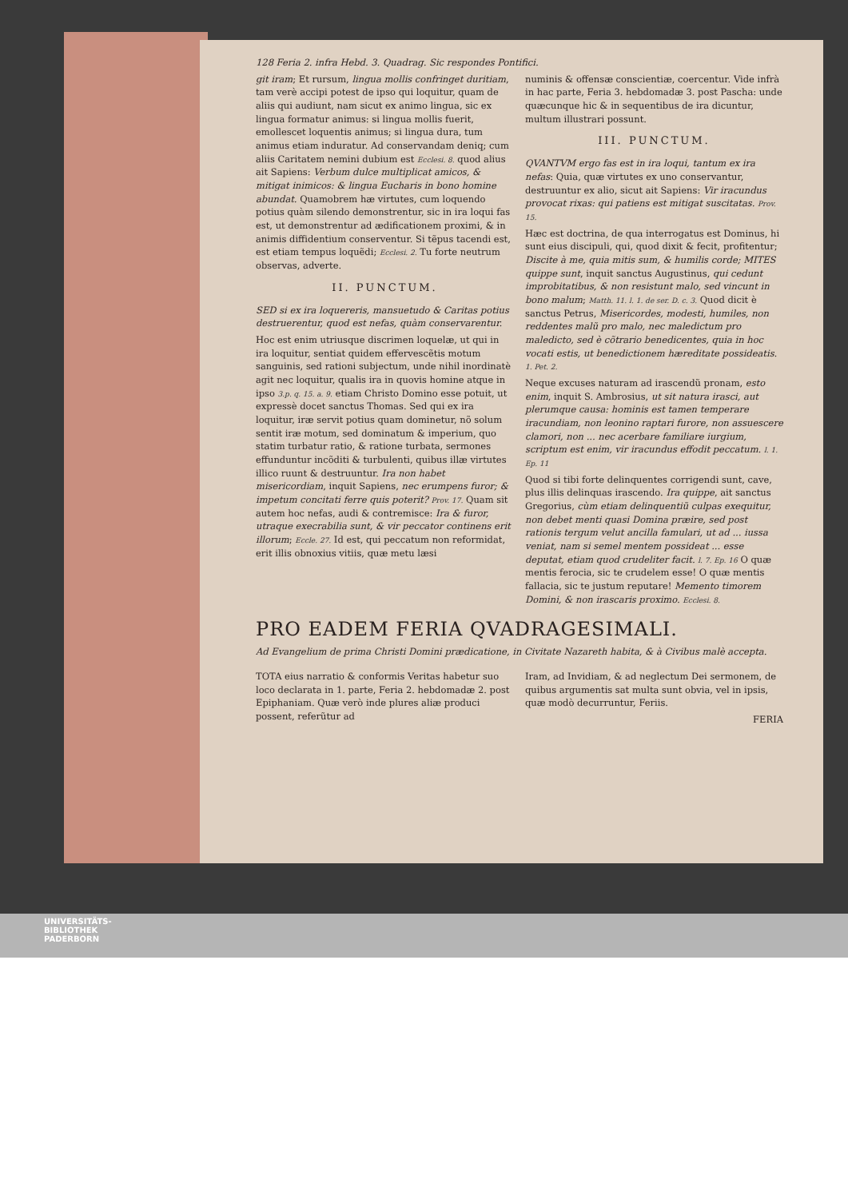128 Feria 2. infra Hebd. 3. Quadrag. Sic respondes Pontifici.
git iram; Et rursum, lingua mollis confringet duritiam, tam verè accipi potest de ipso qui loquitur, quam de aliis qui audiunt, nam sicut ex animo lingua, sic ex lingua formatur animus: si lingua mollis fuerit, emollescet loquentis animus; si lingua dura, tum animus etiam induratur. Ad conservandam deniq; cum aliis Caritatem nemini dubium est Ecclesi. 8. quod alius ait Sapiens: Verbum dulce multiplicat amicos, & mitigat inimicos: & lingua Eucharis in bono homine abundat. Quamobrem hæ virtutes, cum loquendo potius quàm silendo demonstrentur, sic in ira loqui fas est, ut demonstrentur ad ædificationem proximi, & in animis diffidentium conserventur. Si tẽpus tacendi est, est etiam tempus loquẽdi; Ecclesi. 2. Tu forte neutrum observas, adverte.
II. PUNCTUM.
SED si ex ira loquereris, mansuetudo & Caritas potius destruerentur, quod est nefas, quàm conservarentur.
Hoc est enim utriusque discrimen loquelæ, ut qui in ira loquitur, sentiat quidem effervescẽtis motum sanguinis, sed rationi subjectum, unde nihil inordinatè agit nec loquitur, qualis ira in quovis homine atque in ipso 3.p. q. 15. a. 9. etiam Christo Domino esse potuit, ut expressè docet sanctus Thomas. Sed qui ex ira loquitur, iræ servit potius quam dominetur, nõ solum sentit iræ motum, sed dominatum & imperium, quo statim turbatur ratio, & ratione turbata, sermones effunduntur incõditi & turbulenti, quibus illæ virtutes illico ruunt & destruuntur. Ira non habet misericordiam, inquit Sapiens, nec erumpens furor; & impetum concitati ferre quis poterit? Prov. 17. Quam sit autem hoc nefas, audi & contremisce: Ira & furor, utraque execrabilia sunt, & vir peccator continens erit illorum; Eccle. 27. Id est, qui peccatum non reformidat, erit illis obnoxius vitiis, quæ metu læsi
numinis & offensæ conscientiæ, coercentur. Vide infrà in hac parte, Feria 3. hebdomadæ 3. post Pascha: unde quæcunque hic & in sequentibus de ira dicuntur, multum illustrari possunt.
III. PUNCTUM.
QVANTVM ergo fas est in ira loqui, tantum ex ira nefas: Quia, quæ virtutes ex uno conservantur, destruuntur ex alio, sicut ait Sapiens: Vir iracundus provocat rixas: qui patiens est mitigat suscitatas. Prov. 15.
Hæc est doctrina, de qua interrogatus est Dominus, hi sunt eius discipuli, qui, quod dixit & fecit, profitentur; Discite à me, quia mitis sum, & humilis corde; MITES quippe sunt, inquit sanctus Augustinus, qui cedunt improbitatibus, & non resistunt malo, sed vincunt in bono malum; Matth. 11. l. 1. de ser. D. c. 3. Quod dicit è sanctus Petrus, Misericordes, modesti, humiles, non reddentes malũ pro malo, nec maledictum pro maledicto, sed è cõtrario benedicentes, quia in hoc vocati estis, ut benedictionem hæreditate possideatis. 1. Pet. 2.
Neque excuses naturam ad irascendũ pronam, esto enim, inquit S. Ambrosius, ut sit natura irasci, aut plerumque causa: hominis est tamen temperare iracundiam, non leonino raptari furore, non assuescere clamori, non ... nec acerbare familiare iurgium, scriptum est enim, vir iracundus effodit peccatum. l. 1. Ep. 11
Quod si tibi forte delinquentes corrigendi sunt, cave, plus illis delinquas irascendo. Ira quippe, ait sanctus Gregorius, cùm etiam delinquentiũ culpas exequitur, non debet menti quasi Domina præire, sed post rationis tergum velut ancilla famulari, ut ad ... iussa veniat, nam si semel mentem possideat ... esse deputat, etiam quod crudeliter facit. l. 7. Ep. 16 O quæ mentis ferocia, sic te crudelem esse! O quæ mentis fallacia, sic te justum reputare! Memento timorem Domini, & non irascaris proximo. Ecclesi. 8.
PRO EADEM FERIA QVADRAGESIMALI.
Ad Evangelium de prima Christi Domini prædicatione, in Civitate Nazareth habita, & à Civibus malè accepta.
TOTA eius narratio & conformis Veritas habetur suo loco declarata in 1. parte, Feria 2. hebdomadæ 2. post Epiphaniam. Quæ verò inde plures aliæ produci possent, referũtur ad
Iram, ad Invidiam, & ad neglectum Dei sermonem, de quibus argumentis sat multa sunt obvia, vel in ipsis, quæ modò decurruntur, Feriis.
FERIA
UNIVERSITÄTS-
BIBLIOTHEK
PADERBORN